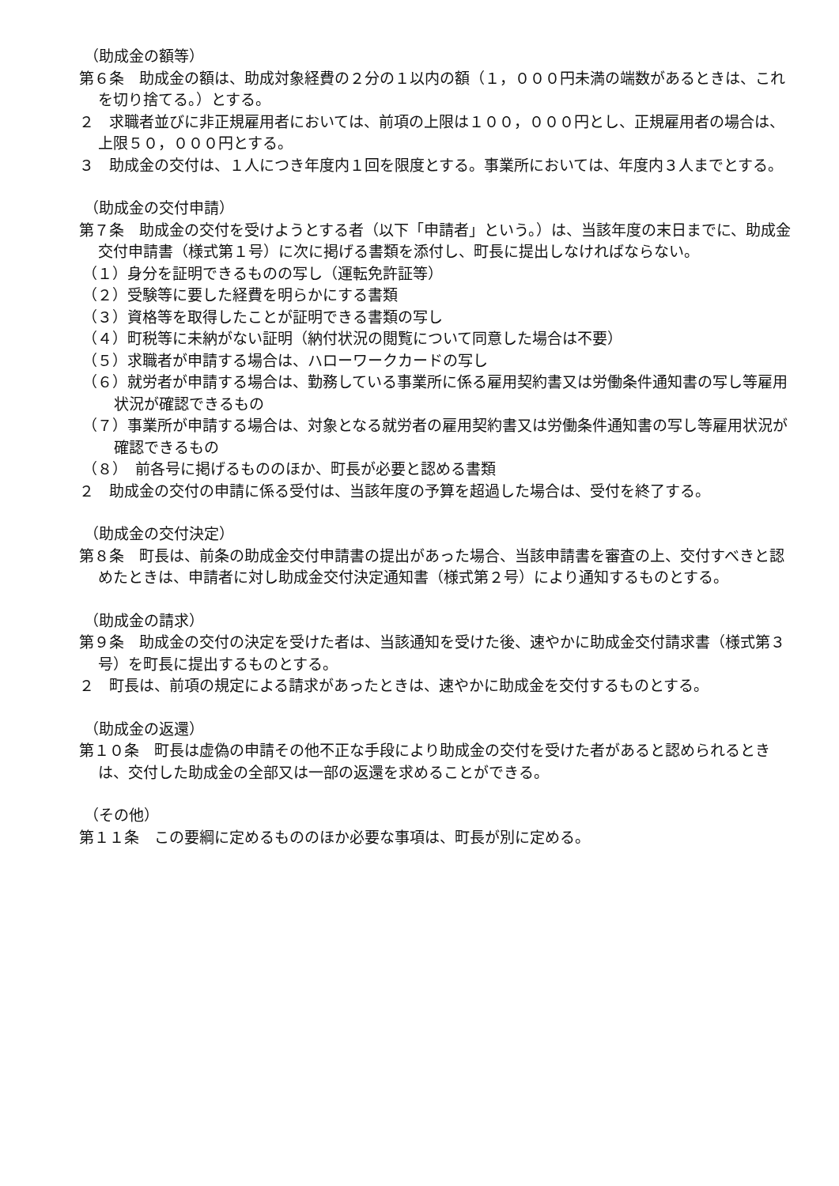（助成金の額等）
第６条　助成金の額は、助成対象経費の２分の１以内の額（１，０００円未満の端数があるときは、これを切り捨てる。）とする。
２　求職者並びに非正規雇用者においては、前項の上限は１００，０００円とし、正規雇用者の場合は、上限５０，０００円とする。
３　助成金の交付は、１人につき年度内１回を限度とする。事業所においては、年度内３人までとする。
（助成金の交付申請）
第７条　助成金の交付を受けようとする者（以下「申請者」という。）は、当該年度の末日までに、助成金交付申請書（様式第１号）に次に掲げる書類を添付し、町長に提出しなければならない。
（１）身分を証明できるものの写し（運転免許証等）
（２）受験等に要した経費を明らかにする書類
（３）資格等を取得したことが証明できる書類の写し
（４）町税等に未納がない証明（納付状況の閲覧について同意した場合は不要）
（５）求職者が申請する場合は、ハローワークカードの写し
（６）就労者が申請する場合は、勤務している事業所に係る雇用契約書又は労働条件通知書の写し等雇用状況が確認できるもの
（７）事業所が申請する場合は、対象となる就労者の雇用契約書又は労働条件通知書の写し等雇用状況が確認できるもの
（８）　前各号に掲げるもののほか、町長が必要と認める書類
２　助成金の交付の申請に係る受付は、当該年度の予算を超過した場合は、受付を終了する。
（助成金の交付決定）
第８条　町長は、前条の助成金交付申請書の提出があった場合、当該申請書を審査の上、交付すべきと認めたときは、申請者に対し助成金交付決定通知書（様式第２号）により通知するものとする。
（助成金の請求）
第９条　助成金の交付の決定を受けた者は、当該通知を受けた後、速やかに助成金交付請求書（様式第３号）を町長に提出するものとする。
２　町長は、前項の規定による請求があったときは、速やかに助成金を交付するものとする。
（助成金の返還）
第１０条　町長は虚偽の申請その他不正な手段により助成金の交付を受けた者があると認められるときは、交付した助成金の全部又は一部の返還を求めることができる。
（その他）
第１１条　この要綱に定めるもののほか必要な事項は、町長が別に定める。